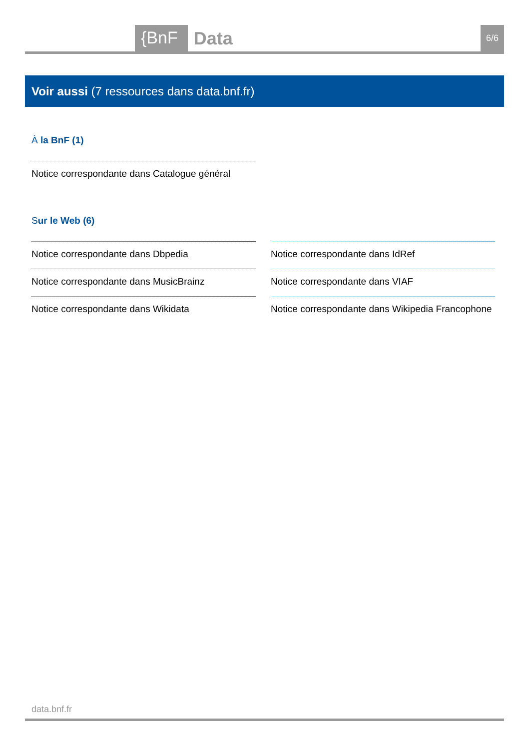{BnF Data 6/6
Voir aussi (7 ressources dans data.bnf.fr)
À la BnF (1)
Notice correspondante dans Catalogue général
Sur le Web (6)
Notice correspondante dans Dbpedia
Notice correspondante dans IdRef
Notice correspondante dans MusicBrainz
Notice correspondante dans VIAF
Notice correspondante dans Wikidata
Notice correspondante dans Wikipedia Francophone
data.bnf.fr